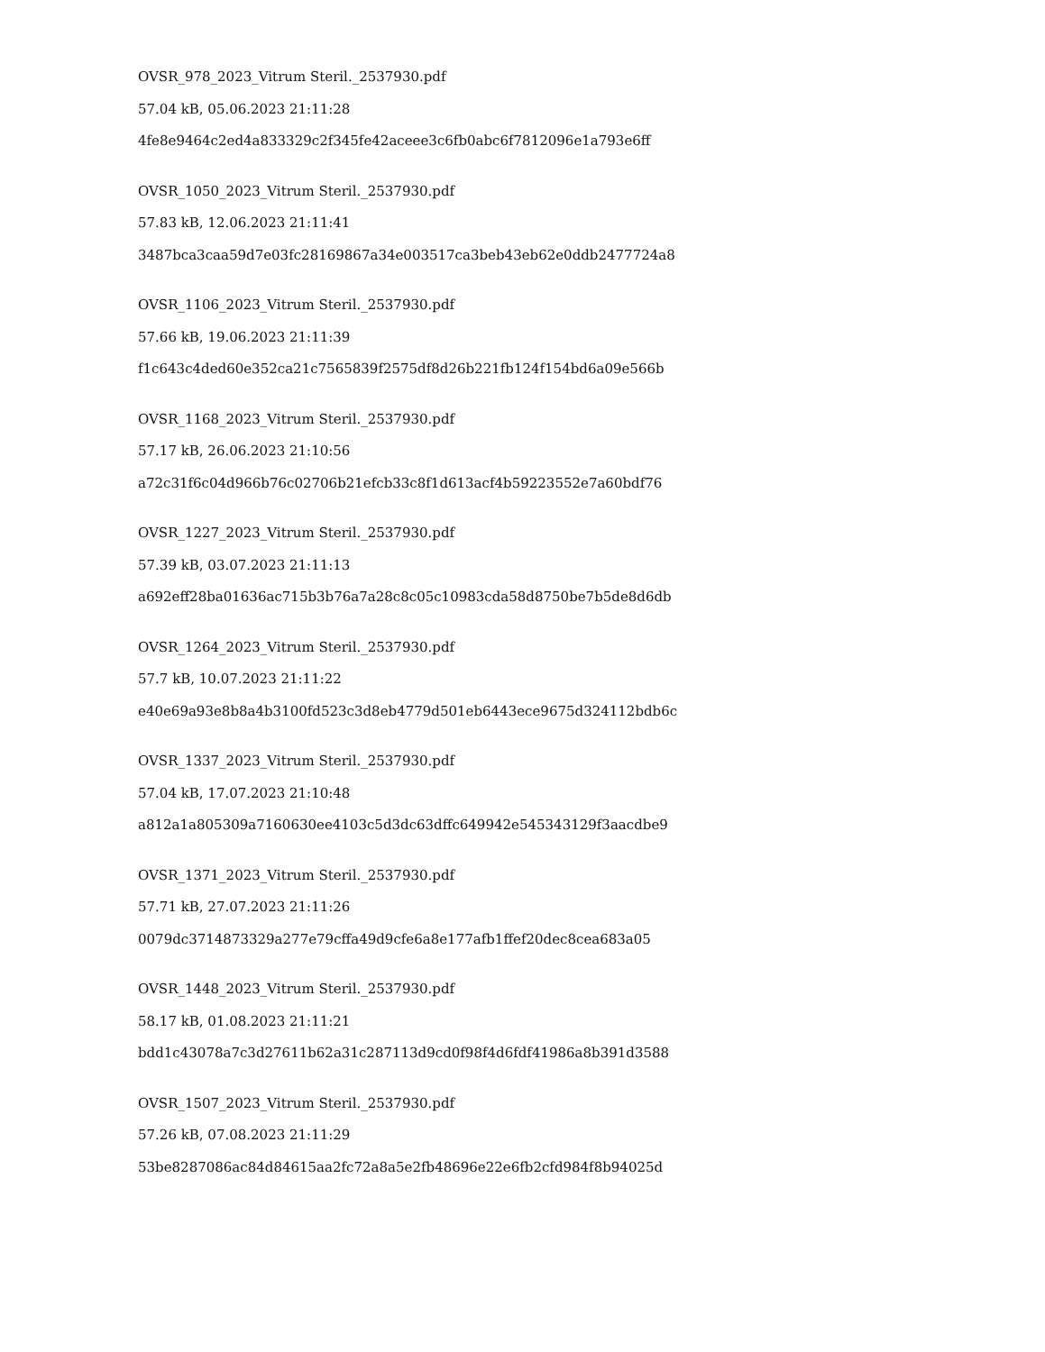OVSR_978_2023_Vitrum Steril._2537930.pdf
57.04 kB, 05.06.2023 21:11:28
4fe8e9464c2ed4a833329c2f345fe42aceee3c6fb0abc6f7812096e1a793e6ff
OVSR_1050_2023_Vitrum Steril._2537930.pdf
57.83 kB, 12.06.2023 21:11:41
3487bca3caa59d7e03fc28169867a34e003517ca3beb43eb62e0ddb2477724a8
OVSR_1106_2023_Vitrum Steril._2537930.pdf
57.66 kB, 19.06.2023 21:11:39
f1c643c4ded60e352ca21c7565839f2575df8d26b221fb124f154bd6a09e566b
OVSR_1168_2023_Vitrum Steril._2537930.pdf
57.17 kB, 26.06.2023 21:10:56
a72c31f6c04d966b76c02706b21efcb33c8f1d613acf4b59223552e7a60bdf76
OVSR_1227_2023_Vitrum Steril._2537930.pdf
57.39 kB, 03.07.2023 21:11:13
a692eff28ba01636ac715b3b76a7a28c8c05c10983cda58d8750be7b5de8d6db
OVSR_1264_2023_Vitrum Steril._2537930.pdf
57.7 kB, 10.07.2023 21:11:22
e40e69a93e8b8a4b3100fd523c3d8eb4779d501eb6443ece9675d324112bdb6c
OVSR_1337_2023_Vitrum Steril._2537930.pdf
57.04 kB, 17.07.2023 21:10:48
a812a1a805309a7160630ee4103c5d3dc63dffc649942e545343129f3aacdbe9
OVSR_1371_2023_Vitrum Steril._2537930.pdf
57.71 kB, 27.07.2023 21:11:26
0079dc3714873329a277e79cffa49d9cfe6a8e177afb1ffef20dec8cea683a05
OVSR_1448_2023_Vitrum Steril._2537930.pdf
58.17 kB, 01.08.2023 21:11:21
bdd1c43078a7c3d27611b62a31c287113d9cd0f98f4d6fdf41986a8b391d3588
OVSR_1507_2023_Vitrum Steril._2537930.pdf
57.26 kB, 07.08.2023 21:11:29
53be8287086ac84d84615aa2fc72a8a5e2fb48696e22e6fb2cfd984f8b94025d